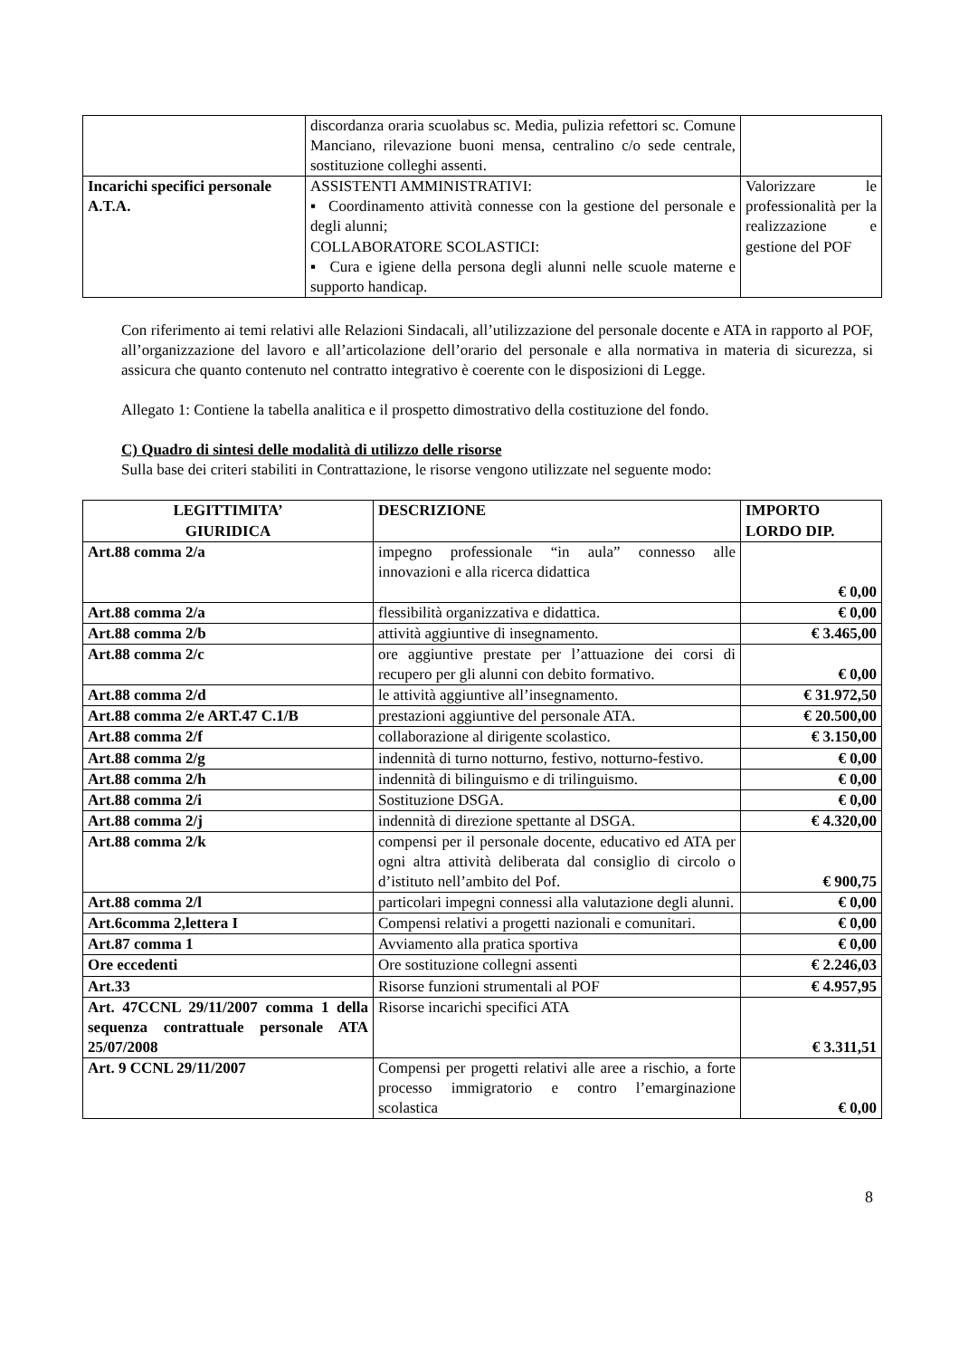| | discordanza oraria scuolabus sc. Media, pulizia refettori sc. Comune Manciano, rilevazione buoni mensa, centralino c/o sede centrale, sostituzione colleghi assenti. | |
| Incarichi specifici personale A.T.A. | ASSISTENTI AMMINISTRATIVI: ▪ Coordinamento attività connesse con la gestione del personale e degli alunni; COLLABORATORE SCOLASTICI: ▪ Cura e igiene della persona degli alunni nelle scuole materne e supporto handicap. | Valorizzare le professionalità per la realizzazione e gestione del POF |
Con riferimento ai temi relativi alle Relazioni Sindacali, all’utilizzazione del personale docente e ATA in rapporto al POF, all’organizzazione del lavoro e all’articolazione dell’orario del personale e alla normativa in materia di sicurezza, si assicura che quanto contenuto nel contratto integrativo è coerente con le disposizioni di Legge.
Allegato 1: Contiene la tabella analitica e il prospetto dimostrativo della costituzione del fondo.
C) Quadro di sintesi delle modalità di utilizzo delle risorse
Sulla base dei criteri stabiliti in Contrattazione, le risorse vengono utilizzate nel seguente modo:
| LEGITTIMITA’ GIURIDICA | DESCRIZIONE | IMPORTO LORDO DIP. |
| --- | --- | --- |
| Art.88 comma 2/a | impegno professionale “in aula” connesso alle innovazioni e alla ricerca didattica | € 0,00 |
| Art.88 comma 2/a | flessibilità organizzativa e didattica. | € 0,00 |
| Art.88 comma 2/b | attività aggiuntive di insegnamento. | € 3.465,00 |
| Art.88 comma 2/c | ore aggiuntive prestate per l’attuazione dei corsi di recupero per gli alunni con debito formativo. | € 0,00 |
| Art.88 comma 2/d | le attività aggiuntive all’insegnamento. | € 31.972,50 |
| Art.88 comma 2/e ART.47 C.1/B | prestazioni aggiuntive del personale ATA. | € 20.500,00 |
| Art.88 comma 2/f | collaborazione al dirigente scolastico. | € 3.150,00 |
| Art.88 comma 2/g | indennità di turno notturno, festivo, notturno-festivo. | € 0,00 |
| Art.88 comma 2/h | indennità di bilinguismo e di trilinguismo. | € 0,00 |
| Art.88 comma 2/i | Sostituzione DSGA. | € 0,00 |
| Art.88 comma 2/j | indennità di direzione spettante al DSGA. | € 4.320,00 |
| Art.88 comma 2/k | compensi per il personale docente, educativo ed ATA per ogni altra attività deliberata dal consiglio di circolo o d’istituto nell’ambito del Pof. | € 900,75 |
| Art.88 comma 2/l | particolari impegni connessi alla valutazione degli alunni. | € 0,00 |
| Art.6comma 2,lettera I | Compensi relativi a progetti nazionali e comunitari. | € 0,00 |
| Art.87 comma 1 | Avviamento alla pratica sportiva | € 0,00 |
| Ore eccedenti | Ore sostituzione collegni assenti | € 2.246,03 |
| Art.33 | Risorse funzioni strumentali al POF | € 4.957,95 |
| Art. 47CCNL 29/11/2007 comma 1 della sequenza contrattuale personale ATA 25/07/2008 | Risorse incarichi specifici ATA | € 3.311,51 |
| Art. 9 CCNL 29/11/2007 | Compensi per progetti relativi alle aree a rischio, a forte processo immigratorio e contro l’emarginazione scolastica | € 0,00 |
8